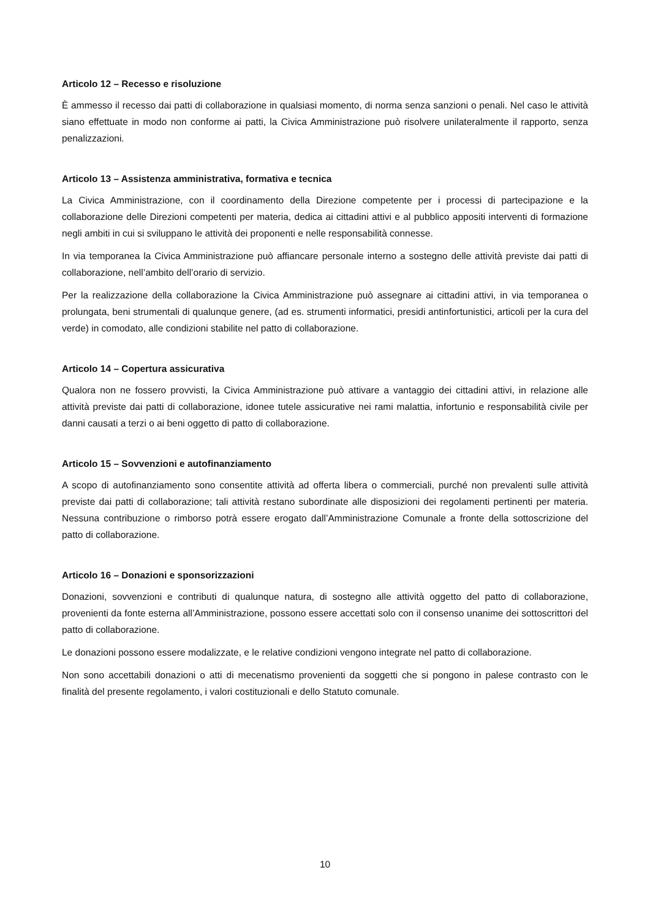Articolo 12 – Recesso e risoluzione
È ammesso il recesso dai patti di collaborazione in qualsiasi momento, di norma senza sanzioni o penali. Nel caso le attività siano effettuate in modo non conforme ai patti, la Civica Amministrazione può risolvere unilateralmente il rapporto, senza penalizzazioni.
Articolo 13 – Assistenza amministrativa, formativa e tecnica
La Civica Amministrazione, con il coordinamento della Direzione competente per i processi di partecipazione e la collaborazione delle Direzioni competenti per materia, dedica ai cittadini attivi e al pubblico appositi interventi di formazione negli ambiti in cui si sviluppano le attività dei proponenti e nelle responsabilità connesse.
In via temporanea la Civica Amministrazione può affiancare personale interno a sostegno delle attività previste dai patti di collaborazione, nell’ambito dell’orario di servizio.
Per la realizzazione della collaborazione la Civica Amministrazione può assegnare ai cittadini attivi, in via temporanea o prolungata, beni strumentali di qualunque genere, (ad es. strumenti informatici, presidi antinfortunistici, articoli per la cura del verde) in comodato, alle condizioni stabilite nel patto di collaborazione.
Articolo 14 – Copertura assicurativa
Qualora non ne fossero provvisti, la Civica Amministrazione può attivare a vantaggio dei cittadini attivi, in relazione alle attività previste dai patti di collaborazione, idonee tutele assicurative nei rami malattia, infortunio e responsabilità civile per danni causati a terzi o ai beni oggetto di patto di collaborazione.
Articolo 15 – Sovvenzioni e autofinanziamento
A scopo di autofinanziamento sono consentite attività ad offerta libera o commerciali, purché non prevalenti sulle attività previste dai patti di collaborazione; tali attività restano subordinate alle disposizioni dei regolamenti pertinenti per materia. Nessuna contribuzione o rimborso potrà essere erogato dall’Amministrazione Comunale a fronte della sottoscrizione del patto di collaborazione.
Articolo 16 – Donazioni e sponsorizzazioni
Donazioni, sovvenzioni e contributi di qualunque natura, di sostegno alle attività oggetto del patto di collaborazione, provenienti da fonte esterna all’Amministrazione, possono essere accettati solo con il consenso unanime dei sottoscrittori del patto di collaborazione.
Le donazioni possono essere modalizzate, e le relative condizioni vengono integrate nel patto di collaborazione.
Non sono accettabili donazioni o atti di mecenatismo provenienti da soggetti che si pongono in palese contrasto con le finalità del presente regolamento, i valori costituzionali e dello Statuto comunale.
10